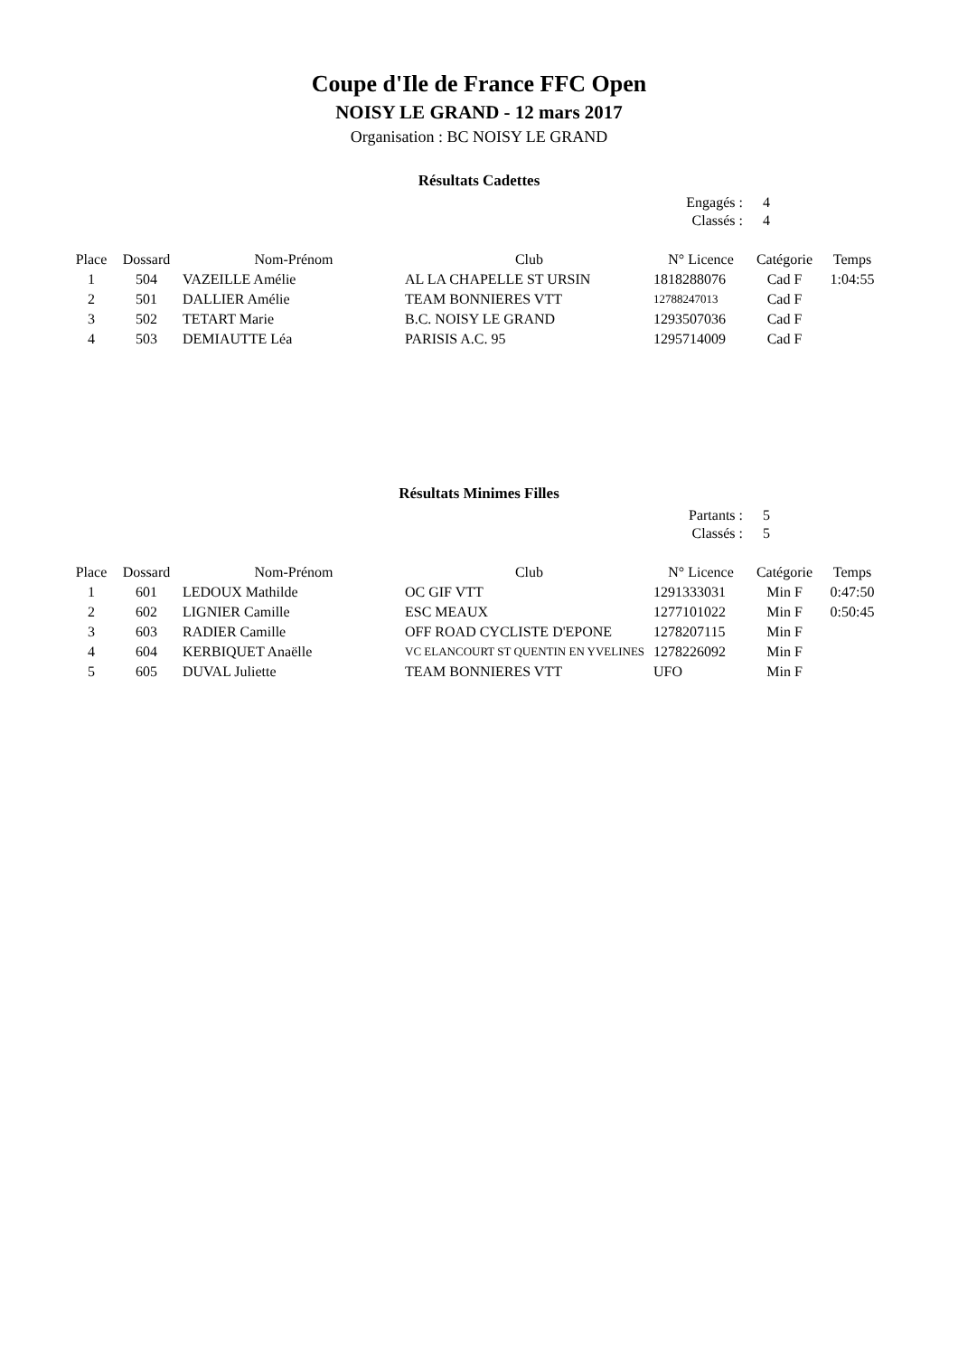Coupe d'Ile de France FFC Open
NOISY LE GRAND - 12 mars 2017
Organisation : BC NOISY LE GRAND
Résultats Cadettes
| Engagés : | 4 |
| Classés : | 4 |
| Place | Dossard | Nom-Prénom | Club | N° Licence | Catégorie | Temps |
| --- | --- | --- | --- | --- | --- | --- |
| 1 | 504 | VAZEILLE Amélie | AL LA CHAPELLE ST URSIN | 1818288076 | Cad F | 1:04:55 |
| 2 | 501 | DALLIER Amélie | TEAM BONNIERES VTT | 12788247013 | Cad F | |
| 3 | 502 | TETART Marie | B.C. NOISY LE GRAND | 1293507036 | Cad F | |
| 4 | 503 | DEMIAUTTE Léa | PARISIS A.C. 95 | 1295714009 | Cad F | |
Résultats Minimes Filles
| Partants : | 5 |
| Classés : | 5 |
| Place | Dossard | Nom-Prénom | Club | N° Licence | Catégorie | Temps |
| --- | --- | --- | --- | --- | --- | --- |
| 1 | 601 | LEDOUX Mathilde | OC GIF VTT | 1291333031 | Min F | 0:47:50 |
| 2 | 602 | LIGNIER Camille | ESC MEAUX | 1277101022 | Min F | 0:50:45 |
| 3 | 603 | RADIER Camille | OFF ROAD CYCLISTE D'EPONE | 1278207115 | Min F | |
| 4 | 604 | KERBIQUET Anaëlle | VC ELANCOURT ST QUENTIN EN YVELINES | 1278226092 | Min F | |
| 5 | 605 | DUVAL Juliette | TEAM BONNIERES VTT | UFO | Min F | |